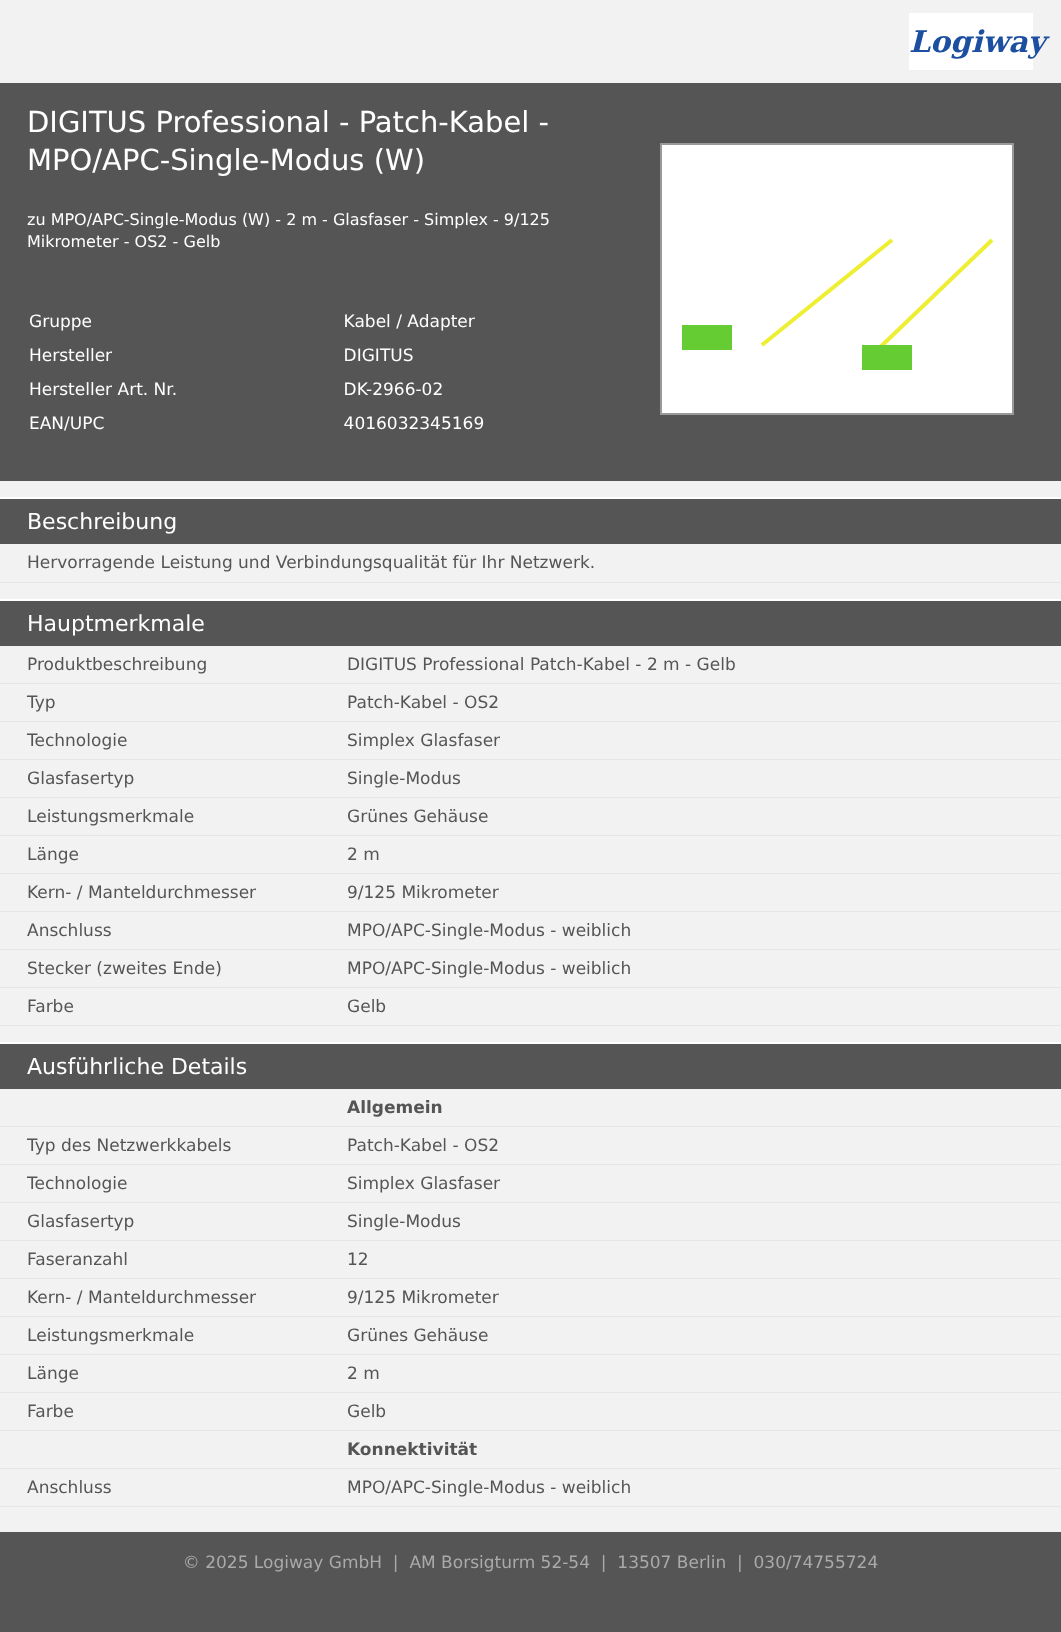Logiway
DIGITUS Professional - Patch-Kabel -
MPO/APC-Single-Modus (W)
zu MPO/APC-Single-Modus (W) - 2 m - Glasfaser - Simplex - 9/125
Mikrometer - OS2 - Gelb
| Gruppe | Kabel / Adapter |
| Hersteller | DIGITUS |
| Hersteller Art. Nr. | DK-2966-02 |
| EAN/UPC | 4016032345169 |
Beschreibung
Hervorragende Leistung und Verbindungsqualität für Ihr Netzwerk.
Hauptmerkmale
| Produktbeschreibung | DIGITUS Professional Patch-Kabel - 2 m - Gelb |
| Typ | Patch-Kabel - OS2 |
| Technologie | Simplex Glasfaser |
| Glasfasertyp | Single-Modus |
| Leistungsmerkmale | Grünes Gehäuse |
| Länge | 2 m |
| Kern- / Manteldurchmesser | 9/125 Mikrometer |
| Anschluss | MPO/APC-Single-Modus - weiblich |
| Stecker (zweites Ende) | MPO/APC-Single-Modus - weiblich |
| Farbe | Gelb |
Ausführliche Details
| | Allgemein |
| Typ des Netzwerkkabels | Patch-Kabel - OS2 |
| Technologie | Simplex Glasfaser |
| Glasfasertyp | Single-Modus |
| Faseranzahl | 12 |
| Kern- / Manteldurchmesser | 9/125 Mikrometer |
| Leistungsmerkmale | Grünes Gehäuse |
| Länge | 2 m |
| Farbe | Gelb |
| | Konnektivität |
| Anschluss | MPO/APC-Single-Modus - weiblich |
© 2025 Logiway GmbH | AM Borsigturm 52-54 | 13507 Berlin | 030/74755724